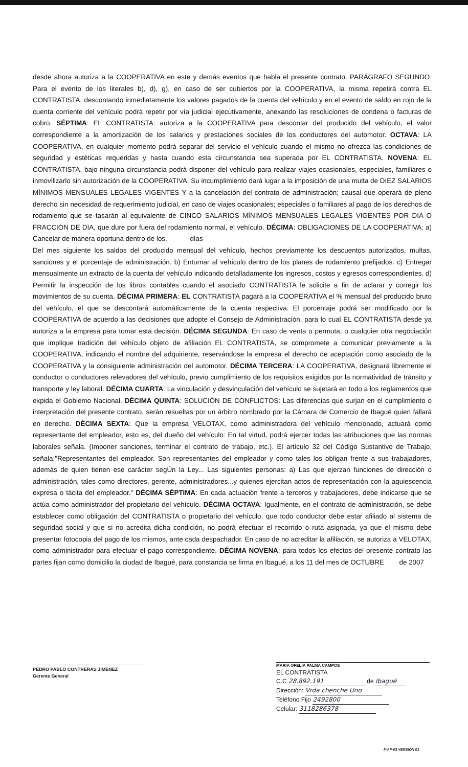desde ahora autoriza a la COOPERATIVA en este y demás eventos que habla el presente contrato. PARÁGRAFO SEGUNDO: Para el evento de los literales b), d), g), en caso de ser cubiertos por la COOPERATIVA, la misma repetirá contra EL CONTRATISTA, descontando inmediatamente los valores pagados de la cuenta del vehículo y en el evento de saldo en rojo de la cuenta corriente del vehículo podrá repetir por vía judicial ejecutivamente, anexando las resoluciones de condena o facturas de cobro. SÉPTIMA: EL CONTRATISTA: autoriza a la COOPERATIVA para descontar del producido del vehículo, el valor correspondiente a la amortización de los salarios y prestaciones sociales de los conductores del automotor. OCTAVA: LA COOPERATIVA, en cualquier momento podrá separar del servicio el vehículo cuando el mismo no ofrezca las condiciones de seguridad y estéticas requeridas y hasta cuando esta circunstancia sea superada por EL CONTRATISTA. NOVENA: EL CONTRATISTA, bajo ninguna circunstancia podrá disponer del vehículo para realizar viajes ocasionales, especiales, familiares o inmovilizarlo sin autorización de la COOPERATIVA. Su incumplimiento dará lugar a la imposición de una multa de DIEZ SALARIOS MÍNIMOS MENSUALES LEGALES VIGENTES Y a la cancelación del contrato de administración; causal que operará de pleno derecho sin necesidad de requerimiento judicial, en caso de viajes ocasionales; especiales o familiares al pago de los derechos de rodamiento que se tasarán al equivalente de CINCO SALARIOS MÍNIMOS MENSUALES LEGALES VIGENTES POR DIA O FRACCIÓN DE DIA, que dure por fuera del rodamiento normal, el vehículo. DÉCIMA: OBLIGACIONES DE LA COOPERATIVA: a) Cancelar de manera oportuna dentro de los, días
Del mes siguiente los saldos del producido mensual del vehículo, hechos previamente los descuentos autorizados, multas, sanciones y el porcentaje de administración. b) Enturnar al vehículo dentro de los planes de rodamiento prefijados. c) Entregar mensualmente un extracto de la cuenta del vehículo indicando detalladamente los ingresos, costos y egresos correspondientes. d) Permitir la inspección de los libros contables cuando el asociado CONTRATISTA le solicite a fin de aclarar y corregir los movimientos de su cuenta. DÉCIMA PRIMERA: EL CONTRATISTA pagará a la COOPERATIVA el % mensual del producido bruto del vehículo, el que se descontará automáticamente de la cuenta respectiva. El porcentaje podrá ser modificado por la COOPERATIVA de acuerdo a las decisiones que adopte el Consejo de Administración, para lo cual EL CONTRATISTA desde ya autoriza a la empresa para tomar esta decisión. DÉCIMA SEGUNDA: En caso de venta o permuta, o cualquier otra negociación que implique tradición del vehículo objeto de afiliación EL CONTRATISTA, se compromete a comunicar previamente a la COOPERATIVA, indicando el nombre del adquiriente, reservándose la empresa el derecho de aceptación como asociado de la COOPERATIVA y la consiguiente administración del automotor. DÉCIMA TERCERA: LA COOPERATIVA, designará libremente el conductor o conductores relevadores del vehículo, previo cumplimiento de los requisitos exigidos por la normatividad de tránsito y transporte y ley laboral. DÉCIMA CUARTA: La vinculación y desvinculación del vehículo se sujetará en todo a los reglamentos que expida el Gobiemo Nacional. DÉCIMA QUINTA: SOLUCIÓN DE CONFLICTOS: Las diferencias que surjan en el cumplimiento o interpretación del presente contrato, serán resueltas por un árbitro nombrado por la Cámara de Comercio de Ibagué quien fallará en derecho. DÉCIMA SEXTA: Que la empresa VELOTAX, como administradora del vehículo mencionado, actuará como representante del empleador, esto es, del dueño del vehículo: En tal virtud, podrá ejercer todas las atribuciones que las normas laborales señala. (Imponer sanciones, terminar el contrato de trabajo, etc.). El artículo 32 del Código Sustantivo de Trabajo, señala:"Representantes del empleador. Son representantes del empleador y como tales los obligan frente a sus trabajadores, además de quien tienen ese carácter segÚn la Ley... Las siguientes personas: a) Las que ejerzan funciones de dirección o administración, tales como directores, gerente, administradores...y quienes ejercitan actos de representación con la aquiescencia expresa o tácita del empleador." DÉCIMA SÉPTIMA: En cada actuación frente a terceros y trabajadores, debe indicarse que se actúa como administrador del propietario del vehículo. DÉCIMA OCTAVA: Igualmente, en el contrato de administración, se debe establecer como obligación del CONTRATISTA o propietario del vehículo, que todo conductor debe estar afiliado al sistema de seguridad social y que si no acredita dicha condición, no podrá efectuar el recorrido o ruta asignada, ya que el mismo debe presentar fotocopia del pago de los mismos, ante cada despachador. En caso de no acreditar la afiliación, se autoriza a VELOTAX, como administrador para efectuar el pago correspondiente. DÉCIMA NOVENA: para todos los efectos del presente contrato las partes fijan como domicilio la ciudad de Ibagué, para constancia se firma en Ibagué, a los 11 del mes de OCTUBRE de 2007
PEDRO PABLO CONTRERAS JIMÉNEZ
Gerente General
MARIA OFELIA PALMA CAMPOS
EL CONTRATISTA
C.C 28.892.191 de Ibagué
Dirección: Vrda chenche Uno
Teléfono Fijo 2492800
Celular: 3118286378
F-AP-03 VERSIÓN 01